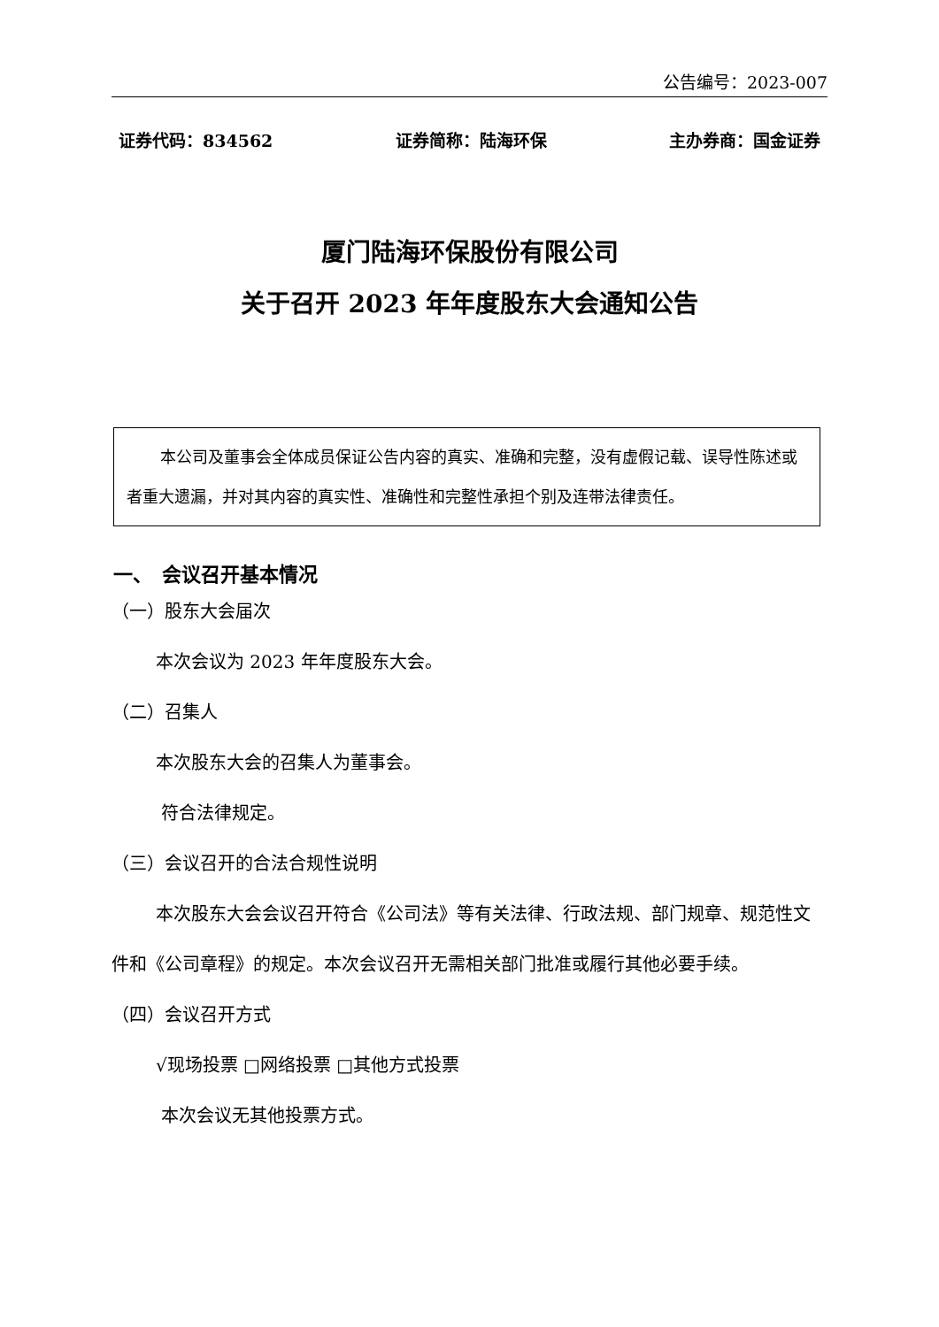公告编号：2023-007
证券代码：834562 证券简称：陆海环保 主办券商：国金证券
厦门陆海环保股份有限公司
关于召开 2023 年年度股东大会通知公告
本公司及董事会全体成员保证公告内容的真实、准确和完整，没有虚假记载、误导性陈述或者重大遗漏，并对其内容的真实性、准确性和完整性承担个别及连带法律责任。
一、　会议召开基本情况
（一）股东大会届次
本次会议为 2023 年年度股东大会。
（二）召集人
本次股东大会的召集人为董事会。
符合法律规定。
（三）会议召开的合法合规性说明
本次股东大会会议召开符合《公司法》等有关法律、行政法规、部门规章、规范性文件和《公司章程》的规定。本次会议召开无需相关部门批准或履行其他必要手续。
（四）会议召开方式
√现场投票 □网络投票 □其他方式投票
本次会议无其他投票方式。